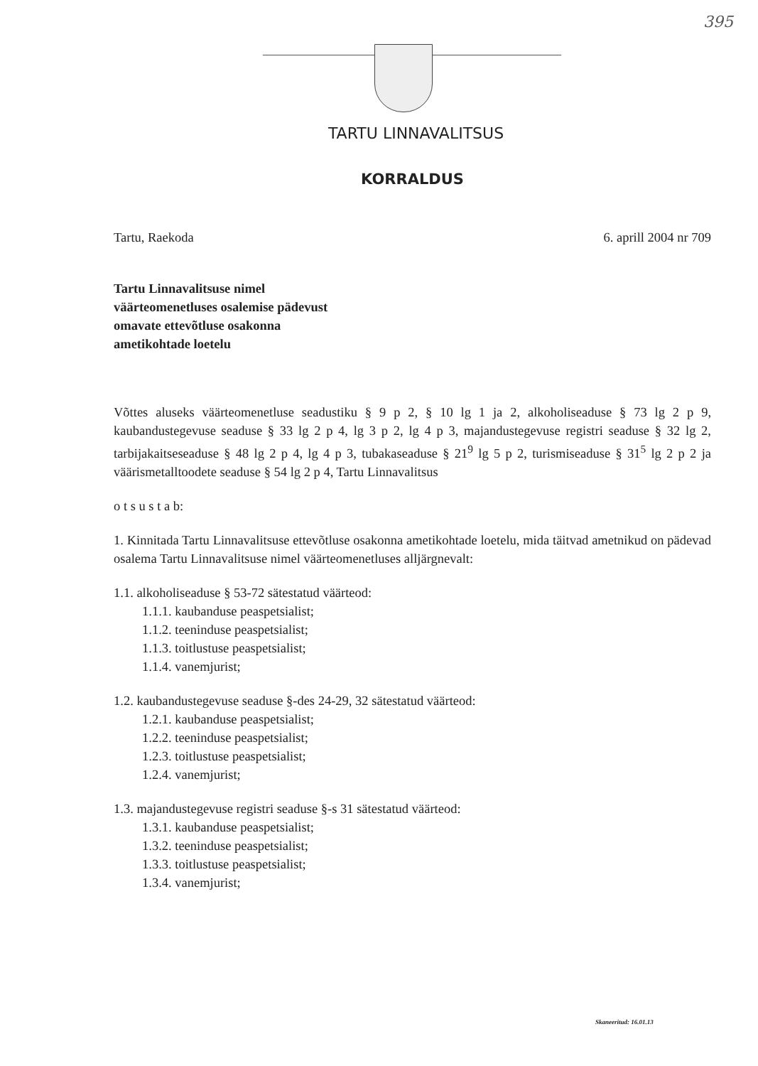395
TARTU LINNAVALITSUS
KORRALDUS
Tartu, Raekoda 6. aprill 2004 nr 709
Tartu Linnavalitsuse nimel
väärteomenetluses osalemise pädevust
omavate ettevõtluse osakonna
ametikohtade loetelu
Võttes aluseks väärteomenetluse seadustiku § 9 p 2, § 10 lg 1 ja 2, alkoholiseaduse § 73 lg 2 p 9, kaubandustegevuse seaduse § 33 lg 2 p 4, lg 3 p 2, lg 4 p 3, majandustegevuse registri seaduse § 32 lg 2, tarbijakaitseseaduse § 48 lg 2 p 4, lg 4 p 3, tubakaseaduse § 21<sup>9</sup> lg 5 p 2, turismiseaduse § 31<sup>5</sup> lg 2 p 2 ja väärismetalltoodete seaduse § 54 lg 2 p 4, Tartu Linnavalitsus
o t s u s t a b:
1. Kinnitada Tartu Linnavalitsuse ettevõtluse osakonna ametikohtade loetelu, mida täitvad ametnikud on pädevad osalema Tartu Linnavalitsuse nimel väärteomenetluses alljärgnevalt:
1.1. alkoholiseaduse § 53-72 sätestatud väärteod:
1.1.1. kaubanduse peaspetsialist;
1.1.2. teeninduse peaspetsialist;
1.1.3. toitlustuse peaspetsialist;
1.1.4. vanemjurist;
1.2. kaubandustegevuse seaduse §-des 24-29, 32 sätestatud väärteod:
1.2.1. kaubanduse peaspetsialist;
1.2.2. teeninduse peaspetsialist;
1.2.3. toitlustuse peaspetsialist;
1.2.4. vanemjurist;
1.3. majandustegevuse registri seaduse §-s 31 sätestatud väärteod:
1.3.1. kaubanduse peaspetsialist;
1.3.2. teeninduse peaspetsialist;
1.3.3. toitlustuse peaspetsialist;
1.3.4. vanemjurist;
Skaneeritud: 16.01.13